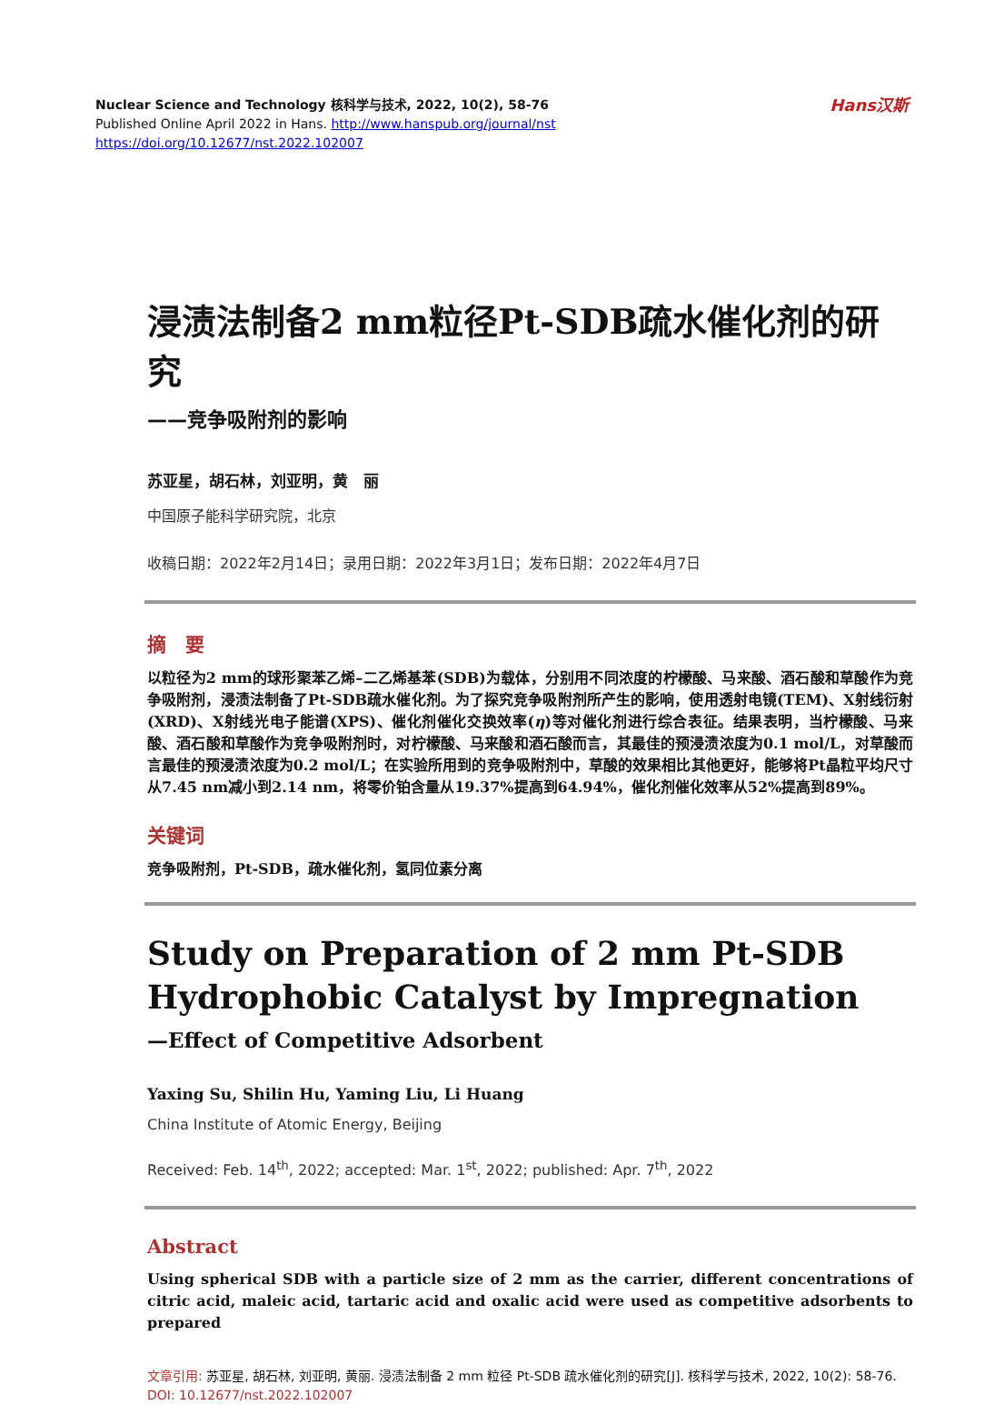Nuclear Science and Technology 核科学与技术, 2022, 10(2), 58-76
Published Online April 2022 in Hans. http://www.hanspub.org/journal/nst
https://doi.org/10.12677/nst.2022.102007
Hans汉斯
浸渍法制备2 mm粒径Pt-SDB疏水催化剂的研究
——竞争吸附剂的影响
苏亚星，胡石林，刘亚明，黄　丽
中国原子能科学研究院，北京
收稿日期：2022年2月14日；录用日期：2022年3月1日；发布日期：2022年4月7日
摘　要
以粒径为2 mm的球形聚苯乙烯–二乙烯基苯(SDB)为载体，分别用不同浓度的柠檬酸、马来酸、酒石酸和草酸作为竞争吸附剂，浸渍法制备了Pt-SDB疏水催化剂。为了探究竞争吸附剂所产生的影响，使用透射电镜(TEM)、X射线衍射(XRD)、X射线光电子能谱(XPS)、催化剂催化交换效率(η)等对催化剂进行综合表征。结果表明，当柠檬酸、马来酸、酒石酸和草酸作为竞争吸附剂时，对柠檬酸、马来酸和酒石酸而言，其最佳的预浸渍浓度为0.1 mol/L，对草酸而言最佳的预浸渍浓度为0.2 mol/L；在实验所用到的竞争吸附剂中，草酸的效果相比其他更好，能够将Pt晶粒平均尺寸从7.45 nm减小到2.14 nm，将零价铂含量从19.37%提高到64.94%，催化剂催化效率从52%提高到89%。
关键词
竞争吸附剂，Pt-SDB，疏水催化剂，氢同位素分离
Study on Preparation of 2 mm Pt-SDB Hydrophobic Catalyst by Impregnation
—Effect of Competitive Adsorbent
Yaxing Su, Shilin Hu, Yaming Liu, Li Huang
China Institute of Atomic Energy, Beijing
Received: Feb. 14<sup>th</sup>, 2022; accepted: Mar. 1<sup>st</sup>, 2022; published: Apr. 7<sup>th</sup>, 2022
Abstract
Using spherical SDB with a particle size of 2 mm as the carrier, different concentrations of citric acid, maleic acid, tartaric acid and oxalic acid were used as competitive adsorbents to prepared
文章引用: 苏亚星, 胡石林, 刘亚明, 黄丽. 浸渍法制备 2 mm 粒径 Pt-SDB 疏水催化剂的研究[J]. 核科学与技术, 2022, 10(2): 58-76. DOI: 10.12677/nst.2022.102007